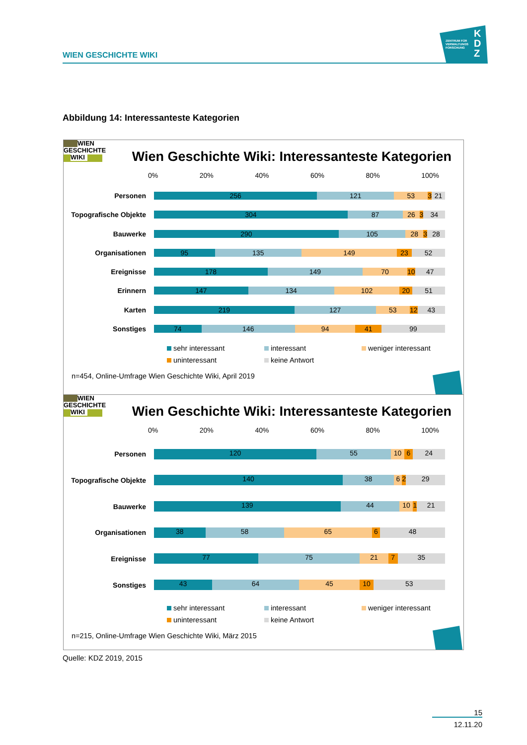WIEN GESCHICHTE WIKI
ZENTRUM FÜR
VERWALTUNGS
FORSCHUNG
K D Z
Abbildung 14: Interessanteste Kategorien
WIEN
GESCHICHTE
WIKI
Wien Geschichte Wiki: Interessanteste Kategorien
0% 20% 40% 60% 80% 100%
Personen
256 121 53 3 21
Topografische Objekte
304 87 26 3 34
Bauwerke
290 105 28 3 28
Organisationen
95 135 149 23 52
Ereignisse
178 149 70 10 47
Erinnern
147 134 102 20 51
Karten
219 127 53 12 43
Sonstiges
74 146 94 41 99
sehr interessant
interessant
weniger interessant
uninteressant
keine Antwort
n=454, Online-Umfrage Wien Geschichte Wiki, April 2019
WIEN
GESCHICHTE
WIKI
Wien Geschichte Wiki: Interessanteste Kategorien
0% 20% 40% 60% 80% 100%
Personen
120 55 10 6 24
Topografische Objekte
140 38 6 2 29
Bauwerke
139 44 10 1 21
Organisationen
38 58 65 6 48
Ereignisse
77 75 21 7 35
Sonstiges
43 64 45 10 53
sehr interessant
interessant
weniger interessant
uninteressant
keine Antwort
n=215, Online-Umfrage Wien Geschichte Wiki, März 2015
Quelle: KDZ 2019, 2015
15
12.11.20